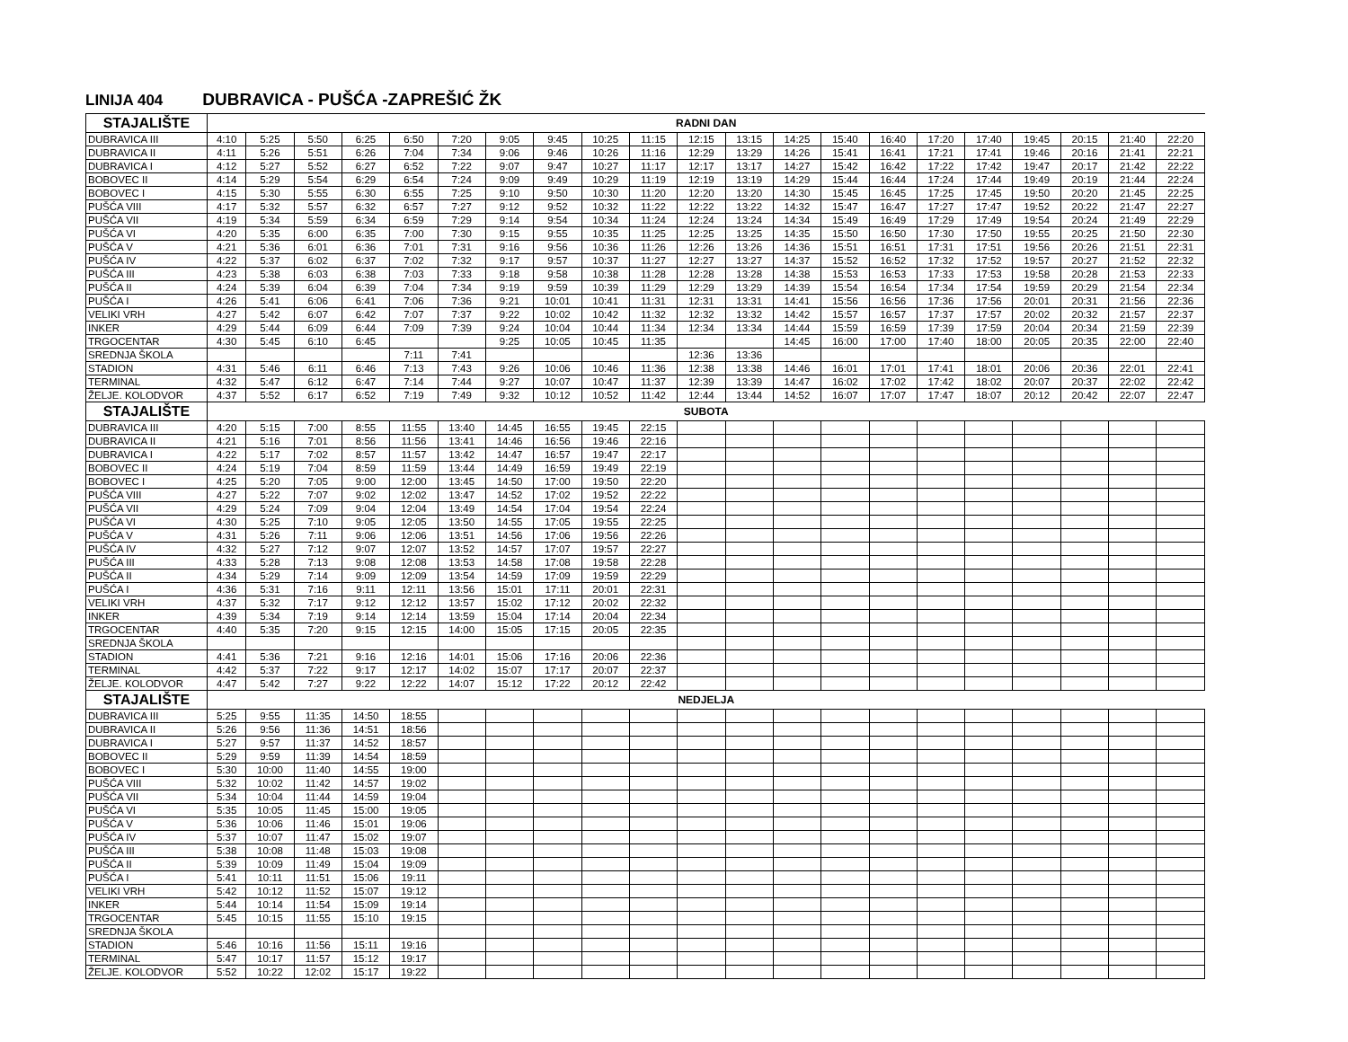LINIJA 404 DUBRAVICA - PUŠĆA -ZAPREŠIĆ ŽK
| STAJALIŠTE | RADNI DAN | | | | | | | | | | | | | | | | | | | | |
| --- | --- | --- | --- | --- | --- | --- | --- | --- | --- | --- | --- | --- | --- | --- | --- | --- | --- | --- | --- | --- | --- |
| DUBRAVICA III | 4:10 | 5:25 | 5:50 | 6:25 | 6:50 | 7:20 | 9:05 | 9:45 | 10:25 | 11:15 | 12:15 | 13:15 | 14:25 | 15:40 | 16:40 | 17:20 | 17:40 | 19:45 | 20:15 | 21:40 | 22:20 |
| DUBRAVICA II | 4:11 | 5:26 | 5:51 | 6:26 | 7:04 | 7:34 | 9:06 | 9:46 | 10:26 | 11:16 | 12:29 | 13:29 | 14:26 | 15:41 | 16:41 | 17:21 | 17:41 | 19:46 | 20:16 | 21:41 | 22:21 |
| DUBRAVICA I | 4:12 | 5:27 | 5:52 | 6:27 | 6:52 | 7:22 | 9:07 | 9:47 | 10:27 | 11:17 | 12:17 | 13:17 | 14:27 | 15:42 | 16:42 | 17:22 | 17:42 | 19:47 | 20:17 | 21:42 | 22:22 |
| BOBOVEC II | 4:14 | 5:29 | 5:54 | 6:29 | 6:54 | 7:24 | 9:09 | 9:49 | 10:29 | 11:19 | 12:19 | 13:19 | 14:29 | 15:44 | 16:44 | 17:24 | 17:44 | 19:49 | 20:19 | 21:44 | 22:24 |
| BOBOVEC I | 4:15 | 5:30 | 5:55 | 6:30 | 6:55 | 7:25 | 9:10 | 9:50 | 10:30 | 11:20 | 12:20 | 13:20 | 14:30 | 15:45 | 16:45 | 17:25 | 17:45 | 19:50 | 20:20 | 21:45 | 22:25 |
| PUŠĆA VIII | 4:17 | 5:32 | 5:57 | 6:32 | 6:57 | 7:27 | 9:12 | 9:52 | 10:32 | 11:22 | 12:22 | 13:22 | 14:32 | 15:47 | 16:47 | 17:27 | 17:47 | 19:52 | 20:22 | 21:47 | 22:27 |
| PUŠĆA VII | 4:19 | 5:34 | 5:59 | 6:34 | 6:59 | 7:29 | 9:14 | 9:54 | 10:34 | 11:24 | 12:24 | 13:24 | 14:34 | 15:49 | 16:49 | 17:29 | 17:49 | 19:54 | 20:24 | 21:49 | 22:29 |
| PUŠĆA VI | 4:20 | 5:35 | 6:00 | 6:35 | 7:00 | 7:30 | 9:15 | 9:55 | 10:35 | 11:25 | 12:25 | 13:25 | 14:35 | 15:50 | 16:50 | 17:30 | 17:50 | 19:55 | 20:25 | 21:50 | 22:30 |
| PUŠĆA V | 4:21 | 5:36 | 6:01 | 6:36 | 7:01 | 7:31 | 9:16 | 9:56 | 10:36 | 11:26 | 12:26 | 13:26 | 14:36 | 15:51 | 16:51 | 17:31 | 17:51 | 19:56 | 20:26 | 21:51 | 22:31 |
| PUŠĆA IV | 4:22 | 5:37 | 6:02 | 6:37 | 7:02 | 7:32 | 9:17 | 9:57 | 10:37 | 11:27 | 12:27 | 13:27 | 14:37 | 15:52 | 16:52 | 17:32 | 17:52 | 19:57 | 20:27 | 21:52 | 22:32 |
| PUŠĆA III | 4:23 | 5:38 | 6:03 | 6:38 | 7:03 | 7:33 | 9:18 | 9:58 | 10:38 | 11:28 | 12:28 | 13:28 | 14:38 | 15:53 | 16:53 | 17:33 | 17:53 | 19:58 | 20:28 | 21:53 | 22:33 |
| PUŠĆA II | 4:24 | 5:39 | 6:04 | 6:39 | 7:04 | 7:34 | 9:19 | 9:59 | 10:39 | 11:29 | 12:29 | 13:29 | 14:39 | 15:54 | 16:54 | 17:34 | 17:54 | 19:59 | 20:29 | 21:54 | 22:34 |
| PUŠĆA I | 4:26 | 5:41 | 6:06 | 6:41 | 7:06 | 7:36 | 9:21 | 10:01 | 10:41 | 11:31 | 12:31 | 13:31 | 14:41 | 15:56 | 16:56 | 17:36 | 17:56 | 20:01 | 20:31 | 21:56 | 22:36 |
| VELIKI VRH | 4:27 | 5:42 | 6:07 | 6:42 | 7:07 | 7:37 | 9:22 | 10:02 | 10:42 | 11:32 | 12:32 | 13:32 | 14:42 | 15:57 | 16:57 | 17:37 | 17:57 | 20:02 | 20:32 | 21:57 | 22:37 |
| INKER | 4:29 | 5:44 | 6:09 | 6:44 | 7:09 | 7:39 | 9:24 | 10:04 | 10:44 | 11:34 | 12:34 | 13:34 | 14:44 | 15:59 | 16:59 | 17:39 | 17:59 | 20:04 | 20:34 | 21:59 | 22:39 |
| TRGOCENTAR | 4:30 | 5:45 | 6:10 | 6:45 | | | 9:25 | 10:05 | 10:45 | 11:35 | | | 14:45 | 16:00 | 17:00 | 17:40 | 18:00 | 20:05 | 20:35 | 22:00 | 22:40 |
| SREDNJA ŠKOLA | | | | | 7:11 | 7:41 | | | | | 12:36 | 13:36 | | | | | | | | | |
| STADION | 4:31 | 5:46 | 6:11 | 6:46 | 7:13 | 7:43 | 9:26 | 10:06 | 10:46 | 11:36 | 12:38 | 13:38 | 14:46 | 16:01 | 17:01 | 17:41 | 18:01 | 20:06 | 20:36 | 22:01 | 22:41 |
| TERMINAL | 4:32 | 5:47 | 6:12 | 6:47 | 7:14 | 7:44 | 9:27 | 10:07 | 10:47 | 11:37 | 12:39 | 13:39 | 14:47 | 16:02 | 17:02 | 17:42 | 18:02 | 20:07 | 20:37 | 22:02 | 22:42 |
| ŽELJE. KOLODVOR | 4:37 | 5:52 | 6:17 | 6:52 | 7:19 | 7:49 | 9:32 | 10:12 | 10:52 | 11:42 | 12:44 | 13:44 | 14:52 | 16:07 | 17:07 | 17:47 | 18:07 | 20:12 | 20:42 | 22:07 | 22:47 |
| STAJALIŠTE | SUBOTA | | | | | | | | | | | | | | | | | | | | |
| DUBRAVICA III | 4:20 | 5:15 | 7:00 | 8:55 | 11:55 | 13:40 | 14:45 | 16:55 | 19:45 | 22:15 | | | | | | | | | | | |
| DUBRAVICA II | 4:21 | 5:16 | 7:01 | 8:56 | 11:56 | 13:41 | 14:46 | 16:56 | 19:46 | 22:16 | | | | | | | | | | | |
| DUBRAVICA I | 4:22 | 5:17 | 7:02 | 8:57 | 11:57 | 13:42 | 14:47 | 16:57 | 19:47 | 22:17 | | | | | | | | | | | |
| BOBOVEC II | 4:24 | 5:19 | 7:04 | 8:59 | 11:59 | 13:44 | 14:49 | 16:59 | 19:49 | 22:19 | | | | | | | | | | | |
| BOBOVEC I | 4:25 | 5:20 | 7:05 | 9:00 | 12:00 | 13:45 | 14:50 | 17:00 | 19:50 | 22:20 | | | | | | | | | | | |
| PUŠĆA VIII | 4:27 | 5:22 | 7:07 | 9:02 | 12:02 | 13:47 | 14:52 | 17:02 | 19:52 | 22:22 | | | | | | | | | | | |
| PUŠĆA VII | 4:29 | 5:24 | 7:09 | 9:04 | 12:04 | 13:49 | 14:54 | 17:04 | 19:54 | 22:24 | | | | | | | | | | | |
| PUŠĆA VI | 4:30 | 5:25 | 7:10 | 9:05 | 12:05 | 13:50 | 14:55 | 17:05 | 19:55 | 22:25 | | | | | | | | | | | |
| PUŠĆA V | 4:31 | 5:26 | 7:11 | 9:06 | 12:06 | 13:51 | 14:56 | 17:06 | 19:56 | 22:26 | | | | | | | | | | | |
| PUŠĆA IV | 4:32 | 5:27 | 7:12 | 9:07 | 12:07 | 13:52 | 14:57 | 17:07 | 19:57 | 22:27 | | | | | | | | | | | |
| PUŠĆA III | 4:33 | 5:28 | 7:13 | 9:08 | 12:08 | 13:53 | 14:58 | 17:08 | 19:58 | 22:28 | | | | | | | | | | | |
| PUŠĆA II | 4:34 | 5:29 | 7:14 | 9:09 | 12:09 | 13:54 | 14:59 | 17:09 | 19:59 | 22:29 | | | | | | | | | | | |
| PUŠĆA I | 4:36 | 5:31 | 7:16 | 9:11 | 12:11 | 13:56 | 15:01 | 17:11 | 20:01 | 22:31 | | | | | | | | | | | |
| VELIKI VRH | 4:37 | 5:32 | 7:17 | 9:12 | 12:12 | 13:57 | 15:02 | 17:12 | 20:02 | 22:32 | | | | | | | | | | | |
| INKER | 4:39 | 5:34 | 7:19 | 9:14 | 12:14 | 13:59 | 15:04 | 17:14 | 20:04 | 22:34 | | | | | | | | | | | |
| TRGOCENTAR | 4:40 | 5:35 | 7:20 | 9:15 | 12:15 | 14:00 | 15:05 | 17:15 | 20:05 | 22:35 | | | | | | | | | | | |
| SREDNJA ŠKOLA | | | | | | | | | | | | | | | | | | | | | |
| STADION | 4:41 | 5:36 | 7:21 | 9:16 | 12:16 | 14:01 | 15:06 | 17:16 | 20:06 | 22:36 | | | | | | | | | | | |
| TERMINAL | 4:42 | 5:37 | 7:22 | 9:17 | 12:17 | 14:02 | 15:07 | 17:17 | 20:07 | 22:37 | | | | | | | | | | | |
| ŽELJE. KOLODVOR | 4:47 | 5:42 | 7:27 | 9:22 | 12:22 | 14:07 | 15:12 | 17:22 | 20:12 | 22:42 | | | | | | | | | | | |
| STAJALIŠTE | NEDJELJA | | | | | | | | | | | | | | | | | | | | |
| DUBRAVICA III | 5:25 | 9:55 | 11:35 | 14:50 | 18:55 | | | | | | | | | | | | | | | | |
| DUBRAVICA II | 5:26 | 9:56 | 11:36 | 14:51 | 18:56 | | | | | | | | | | | | | | | | |
| DUBRAVICA I | 5:27 | 9:57 | 11:37 | 14:52 | 18:57 | | | | | | | | | | | | | | | | |
| BOBOVEC II | 5:29 | 9:59 | 11:39 | 14:54 | 18:59 | | | | | | | | | | | | | | | | |
| BOBOVEC I | 5:30 | 10:00 | 11:40 | 14:55 | 19:00 | | | | | | | | | | | | | | | | |
| PUŠĆA VIII | 5:32 | 10:02 | 11:42 | 14:57 | 19:02 | | | | | | | | | | | | | | | | |
| PUŠĆA VII | 5:34 | 10:04 | 11:44 | 14:59 | 19:04 | | | | | | | | | | | | | | | | |
| PUŠĆA VI | 5:35 | 10:05 | 11:45 | 15:00 | 19:05 | | | | | | | | | | | | | | | | |
| PUŠĆA V | 5:36 | 10:06 | 11:46 | 15:01 | 19:06 | | | | | | | | | | | | | | | | |
| PUŠĆA IV | 5:37 | 10:07 | 11:47 | 15:02 | 19:07 | | | | | | | | | | | | | | | | |
| PUŠĆA III | 5:38 | 10:08 | 11:48 | 15:03 | 19:08 | | | | | | | | | | | | | | | | |
| PUŠĆA II | 5:39 | 10:09 | 11:49 | 15:04 | 19:09 | | | | | | | | | | | | | | | | |
| PUŠĆA I | 5:41 | 10:11 | 11:51 | 15:06 | 19:11 | | | | | | | | | | | | | | | | |
| VELIKI VRH | 5:42 | 10:12 | 11:52 | 15:07 | 19:12 | | | | | | | | | | | | | | | | |
| INKER | 5:44 | 10:14 | 11:54 | 15:09 | 19:14 | | | | | | | | | | | | | | | | |
| TRGOCENTAR | 5:45 | 10:15 | 11:55 | 15:10 | 19:15 | | | | | | | | | | | | | | | | |
| SREDNJA ŠKOLA | | | | | | | | | | | | | | | | | | | | | |
| STADION | 5:46 | 10:16 | 11:56 | 15:11 | 19:16 | | | | | | | | | | | | | | | | |
| TERMINAL | 5:47 | 10:17 | 11:57 | 15:12 | 19:17 | | | | | | | | | | | | | | | | |
| ŽELJE. KOLODVOR | 5:52 | 10:22 | 12:02 | 15:17 | 19:22 | | | | | | | | | | | | | | | | |